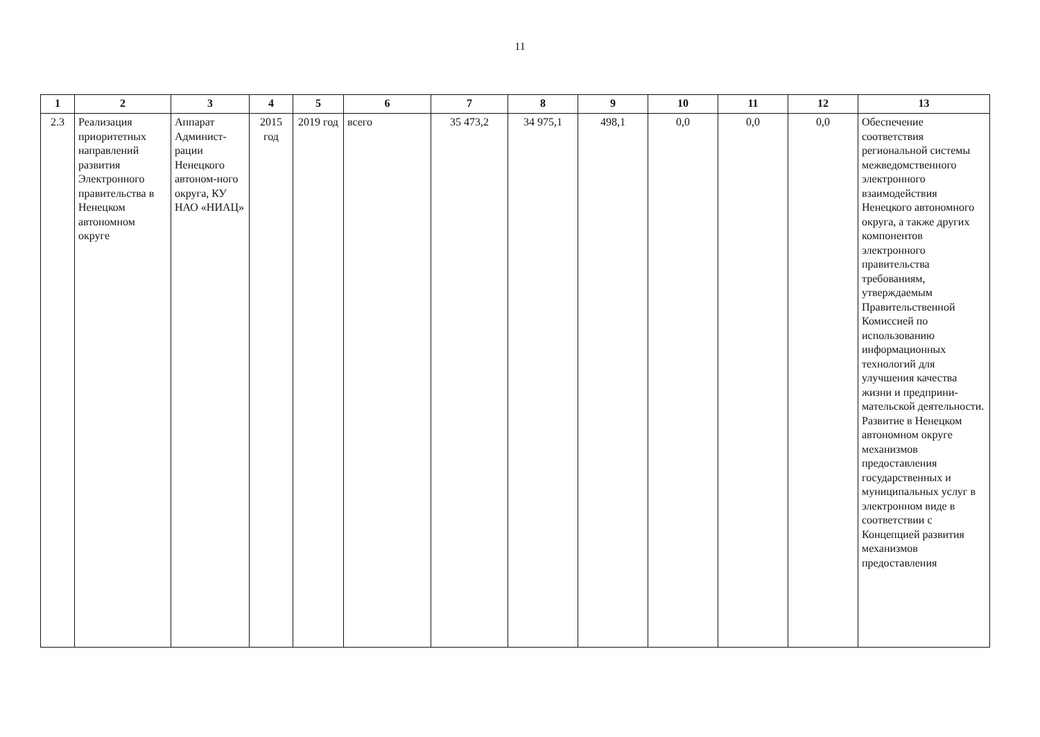11
| 1 | 2 | 3 | 4 | 5 | 6 | 7 | 8 | 9 | 10 | 11 | 12 | 13 |
| --- | --- | --- | --- | --- | --- | --- | --- | --- | --- | --- | --- | --- |
| 2.3 | Реализация приоритетных направлений развития Электронного правительства в Ненецком автономном округе | Аппарат Админист-рации Ненецкого автоном-ного округа, КУ НАО «НИАЦ» | 2015 год | 2019 год | всего | 35 473,2 | 34 975,1 | 498,1 | 0,0 | 0,0 | 0,0 | Обеспечение соответствия региональной системы межведомственного электронного взаимодействия Ненецкого автономного округа, а также других компонентов электронного правительства требованиям, утверждаемым Правительственной Комиссией по использованию информационных технологий для улучшения качества жизни и предприни-мательской деятельности. Развитие в Ненецком автономном округе механизмов предоставления государственных и муниципальных услуг в электронном виде в соответствии с Концепцией развития механизмов предоставления |